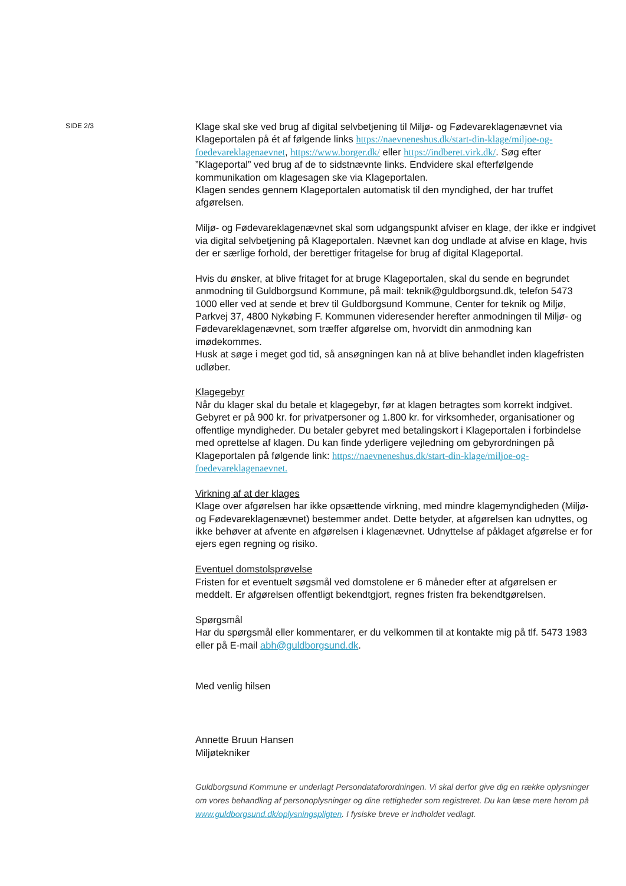SIDE 2/3
Klage skal ske ved brug af digital selvbetjening til Miljø- og Fødevareklagenævnet via Klageportalen på ét af følgende links https://naevneneshus.dk/start-din-klage/miljoe-og-foedevareklagenaevnet, https://www.borger.dk/ eller https://indberet.virk.dk/. Søg efter ”Klageportal” ved brug af de to sidstnævnte links. Endvidere skal efterfølgende kommunikation om klagesagen ske via Klageportalen.
Klagen sendes gennem Klageportalen automatisk til den myndighed, der har truffet afgørelsen.
Miljø- og Fødevareklagenævnet skal som udgangspunkt afviser en klage, der ikke er indgivet via digital selvbetjening på Klageportalen. Nævnet kan dog undlade at afvise en klage, hvis der er særlige forhold, der berettiger fritagelse for brug af digital Klageportal.
Hvis du ønsker, at blive fritaget for at bruge Klageportalen, skal du sende en begrundet anmodning til Guldborgsund Kommune, på mail: teknik@guldborgsund.dk, telefon 5473 1000 eller ved at sende et brev til Guldborgsund Kommune, Center for teknik og Miljø, Parkvej 37, 4800 Nykøbing F. Kommunen videresender herefter anmodningen til Miljø- og Fødevareklagenævnet, som træffer afgørelse om, hvorvidt din anmodning kan imødekommes.
Husk at søge i meget god tid, så ansøgningen kan nå at blive behandlet inden klagefristen udløber.
Klagegebyr
Når du klager skal du betale et klagegebyr, før at klagen betragtes som korrekt indgivet. Gebyret er på 900 kr. for privatpersoner og 1.800 kr. for virksomheder, organisationer og offentlige myndigheder. Du betaler gebyret med betalingskort i Klageportalen i forbindelse med oprettelse af klagen. Du kan finde yderligere vejledning om gebyrordningen på Klageportalen på følgende link: https://naevneneshus.dk/start-din-klage/miljoe-og-foedevareklagenaevnet.
Virkning af at der klages
Klage over afgørelsen har ikke opsættende virkning, med mindre klagemyndigheden (Miljø- og Fødevareklagenævnet) bestemmer andet. Dette betyder, at afgørelsen kan udnyttes, og ikke behøver at afvente en afgørelsen i klagenævnet. Udnyttelse af påklaget afgørelse er for ejers egen regning og risiko.
Eventuel domstolsprøvelse
Fristen for et eventuelt søgsmål ved domstolene er 6 måneder efter at afgørelsen er meddelt. Er afgørelsen offentligt bekendtgjort, regnes fristen fra bekendtgørelsen.
Spørgsmål
Har du spørgsmål eller kommentarer, er du velkommen til at kontakte mig på tlf. 5473 1983 eller på E-mail abh@guldborgsund.dk.
Med venlig hilsen
Annette Bruun Hansen
Miljøtekniker
Guldborgsund Kommune er underlagt Persondataforordningen. Vi skal derfor give dig en række oplysninger om vores behandling af personoplysninger og dine rettigheder som registreret. Du kan læse mere herom på www.guldborgsund.dk/oplysningspligten. I fysiske breve er indholdet vedlagt.